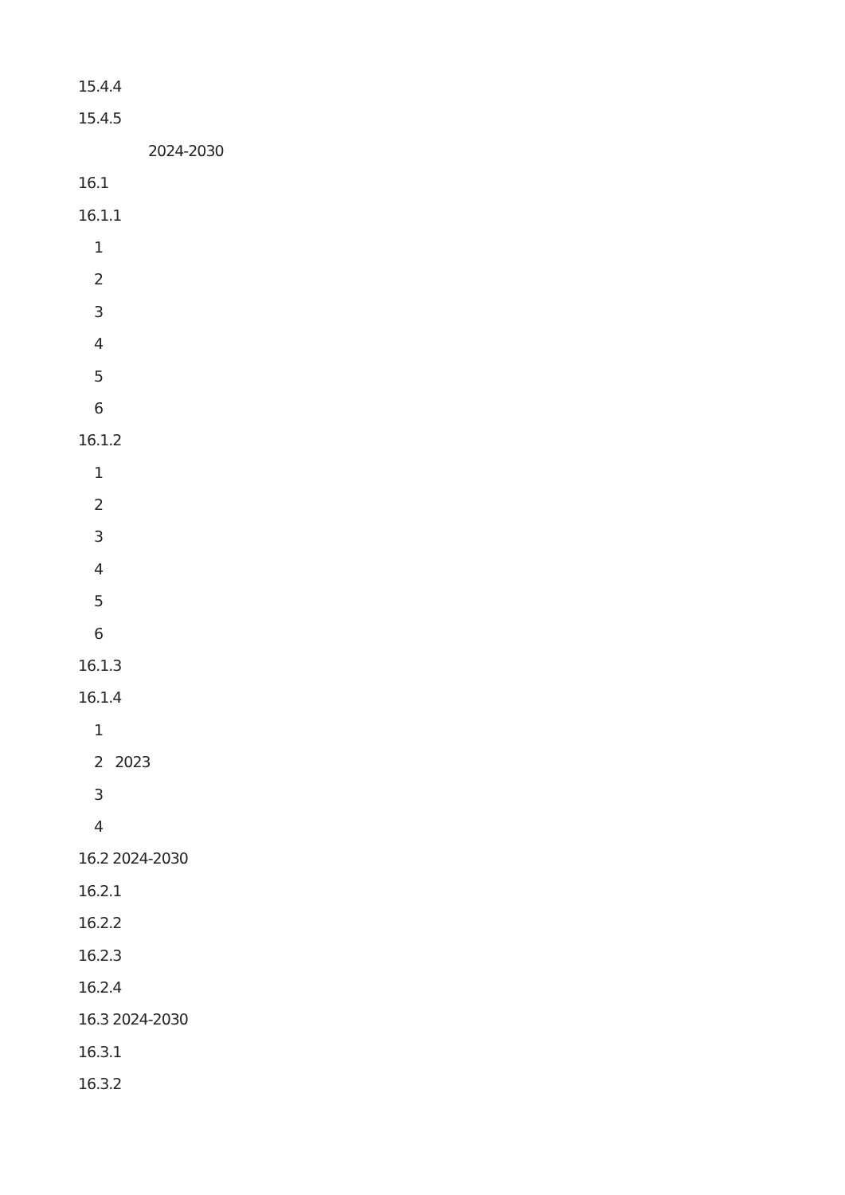15.4.4
15.4.5
2024-2030
16.1
16.1.1
1
2
3
4
5
6
16.1.2
1
2
3
4
5
6
16.1.3
16.1.4
1
2 2023
3
4
16.2 2024-2030
16.2.1
16.2.2
16.2.3
16.2.4
16.3 2024-2030
16.3.1
16.3.2